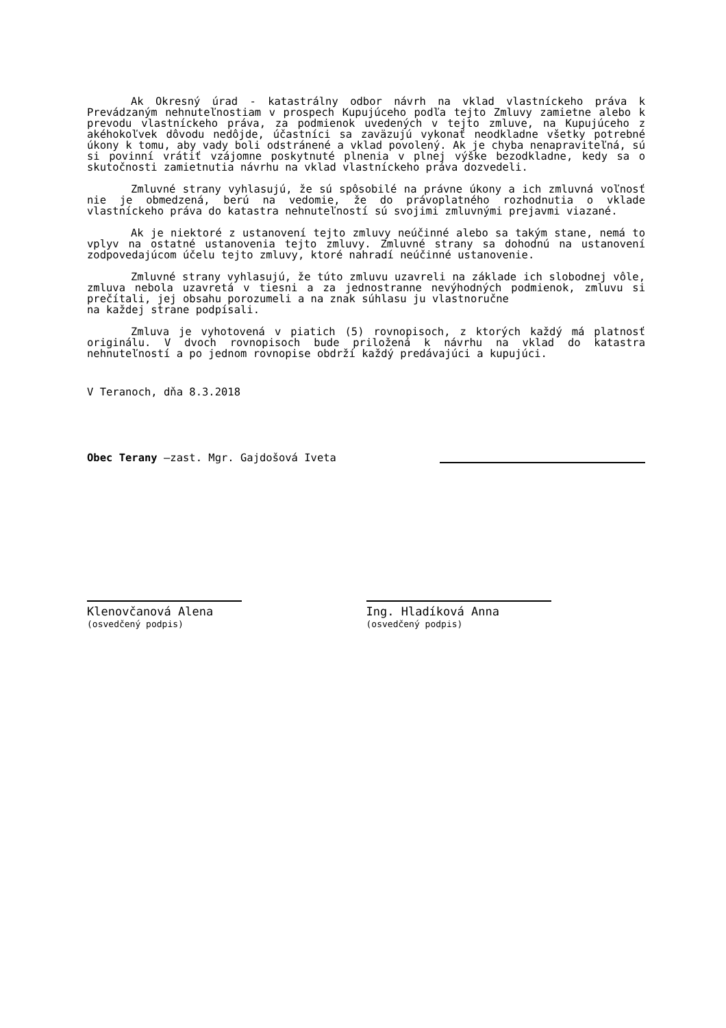Ak Okresný úrad - katastrálny odbor návrh na vklad vlastníckeho práva k Prevádzaným nehnuteľnostiam v prospech Kupujúceho podľa tejto Zmluvy zamietne alebo k prevodu vlastníckeho práva, za podmienok uvedených v tejto zmluve, na Kupujúceho z akéhokoľvek dôvodu nedôjde, účastníci sa zaväzujú vykonať neodkladne všetky potrebné úkony k tomu, aby vady boli odstránené a vklad povolený. Ak je chyba nenapraviteľná, sú si povinní vrátiť vzájomne poskytnuté plnenia v plnej výške bezodkladne, kedy sa o skutočnosti zamietnutia návrhu na vklad vlastníckeho práva dozvedeli.
Zmluvné strany vyhlasujú, že sú spôsobilé na právne úkony a ich zmluvná voľnosť nie je obmedzená, berú na vedomie, že do právoplatného rozhodnutia o vklade vlastníckeho práva do katastra nehnuteľností sú svojimi zmluvnými prejavmi viazané.
Ak je niektoré z ustanovení tejto zmluvy neúčinné alebo sa takým stane, nemá to vplyv na ostatné ustanovenia tejto zmluvy. Zmluvné strany sa dohodnú na ustanovení zodpovedajúcom účelu tejto zmluvy, ktoré nahradí neúčinné ustanovenie.
Zmluvné strany vyhlasujú, že túto zmluvu uzavreli na základe ich slobodnej vôle, zmluva nebola uzavretá v tiesni a za jednostranne nevýhodných podmienok, zmluvu si prečítali, jej obsahu porozumeli a na znak súhlasu ju vlastnoručne
na každej strane podpísali.
Zmluva je vyhotovená v piatich (5) rovnopisoch, z ktorých každý má platnosť originálu. V dvoch rovnopisoch bude priložená k návrhu na vklad do katastra nehnuteľností a po jednom rovnopise obdrží každý predávajúci a kupujúci.
V Teranoch, dňa 8.3.2018
Obec Terany –zast. Mgr. Gajdošová Iveta
Klenovčanová Alena
(osvedčený podpis)
Ing. Hladíková Anna
(osvedčený podpis)